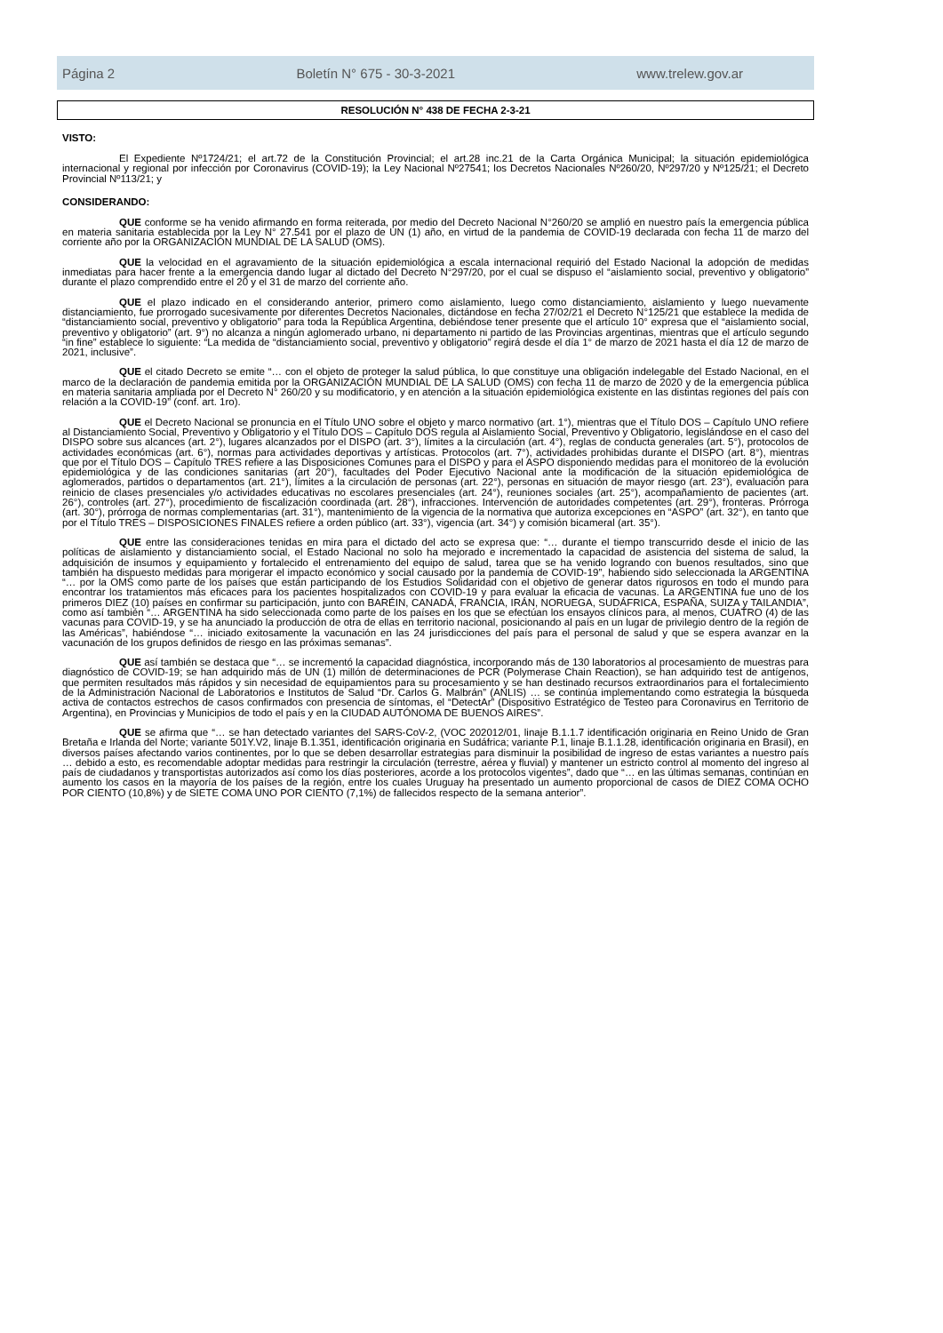Página 2 Boletín N° 675 - 30-3-2021 www.trelew.gov.ar
RESOLUCIÓN N° 438 DE FECHA 2-3-21
VISTO:
El Expediente Nº1724/21; el art.72 de la Constitución Provincial; el art.28 inc.21 de la Carta Orgánica Municipal; la situación epidemiológica internacional y regional por infección por Coronavirus (COVID-19); la Ley Nacional Nº27541; los Decretos Nacionales Nº260/20, Nº297/20 y Nº125/21; el Decreto Provincial Nº113/21; y
CONSIDERANDO:
QUE conforme se ha venido afirmando en forma reiterada, por medio del Decreto Nacional N°260/20 se amplió en nuestro país la emergencia pública en materia sanitaria establecida por la Ley N° 27.541 por el plazo de UN (1) año, en virtud de la pandemia de COVID-19 declarada con fecha 11 de marzo del corriente año por la ORGANIZACIÓN MUNDIAL DE LA SALUD (OMS).
QUE la velocidad en el agravamiento de la situación epidemiológica a escala internacional requirió del Estado Nacional la adopción de medidas inmediatas para hacer frente a la emergencia dando lugar al dictado del Decreto N°297/20, por el cual se dispuso el “aislamiento social, preventivo y obligatorio” durante el plazo comprendido entre el 20 y el 31 de marzo del corriente año.
QUE el plazo indicado en el considerando anterior, primero como aislamiento, luego como distanciamiento, aislamiento y luego nuevamente distanciamiento, fue prorrogado sucesivamente por diferentes Decretos Nacionales, dictándose en fecha 27/02/21 el Decreto N°125/21 que establece la medida de “distanciamiento social, preventivo y obligatorio” para toda la República Argentina, debiéndose tener presente que el artículo 10° expresa que el “aislamiento social, preventivo y obligatorio” (art. 9°) no alcanza a ningún aglomerado urbano, ni departamento ni partido de las Provincias argentinas, mientras que el artículo segundo “in fine” establece lo siguiente: “La medida de “distanciamiento social, preventivo y obligatorio” regirá desde el día 1° de marzo de 2021 hasta el día 12 de marzo de 2021, inclusive”.
QUE el citado Decreto se emite “… con el objeto de proteger la salud pública, lo que constituye una obligación indelegable del Estado Nacional, en el marco de la declaración de pandemia emitida por la ORGANIZACIÓN MUNDIAL DE LA SALUD (OMS) con fecha 11 de marzo de 2020 y de la emergencia pública en materia sanitaria ampliada por el Decreto N° 260/20 y su modificatorio, y en atención a la situación epidemiológica existente en las distintas regiones del país con relación a la COVID-19” (conf. art. 1ro).
QUE el Decreto Nacional se pronuncia en el Título UNO sobre el objeto y marco normativo (art. 1°), mientras que el Título DOS – Capítulo UNO refiere al Distanciamiento Social, Preventivo y Obligatorio y el Título DOS – Capítulo DOS regula al Aislamiento Social, Preventivo y Obligatorio, legislándose en el caso del DISPO sobre sus alcances (art. 2°), lugares alcanzados por el DISPO (art. 3°), límites a la circulación (art. 4°), reglas de conducta generales (art. 5°), protocolos de actividades económicas (art. 6°), normas para actividades deportivas y artísticas. Protocolos (art. 7°), actividades prohibidas durante el DISPO (art. 8°), mientras que por el Título DOS – Capítulo TRES refiere a las Disposiciones Comunes para el DISPO y para el ASPO disponiendo medidas para el monitoreo de la evolución epidemiológica y de las condiciones sanitarias (art 20°), facultades del Poder Ejecutivo Nacional ante la modificación de la situación epidemiológica de aglomerados, partidos o departamentos (art. 21°), límites a la circulación de personas (art. 22°), personas en situación de mayor riesgo (art. 23°), evaluación para reinicio de clases presenciales y/o actividades educativas no escolares presenciales (art. 24°), reuniones sociales (art. 25°), acompañamiento de pacientes (art. 26°), controles (art. 27°), procedimiento de fiscalización coordinada (art. 28°), infracciones. Intervención de autoridades competentes (art. 29°), fronteras. Prórroga (art. 30°), prórroga de normas complementarias (art. 31°), mantenimiento de la vigencia de la normativa que autoriza excepciones en “ASPO” (art. 32°), en tanto que por el Título TRES – DISPOSICIONES FINALES refiere a orden público (art. 33°), vigencia (art. 34°) y comisión bicameral (art. 35°).
QUE entre las consideraciones tenidas en mira para el dictado del acto se expresa que: “… durante el tiempo transcurrido desde el inicio de las políticas de aislamiento y distanciamiento social, el Estado Nacional no solo ha mejorado e incrementado la capacidad de asistencia del sistema de salud, la adquisición de insumos y equipamiento y fortalecido el entrenamiento del equipo de salud, tarea que se ha venido logrando con buenos resultados, sino que también ha dispuesto medidas para morigerar el impacto económico y social causado por la pandemia de COVID-19”, habiendo sido seleccionada la ARGENTINA “… por la OMS como parte de los países que están participando de los Estudios Solidaridad con el objetivo de generar datos rigurosos en todo el mundo para encontrar los tratamientos más eficaces para los pacientes hospitalizados con COVID-19 y para evaluar la eficacia de vacunas. La ARGENTINA fue uno de los primeros DIEZ (10) países en confirmar su participación, junto con BARÉIN, CANADÁ, FRANCIA, IRÁN, NORUEGA, SUDÁFRICA, ESPAÑA, SUIZA y TAILANDIA”, como así también “… ARGENTINA ha sido seleccionada como parte de los países en los que se efectúan los ensayos clínicos para, al menos, CUATRO (4) de las vacunas para COVID-19, y se ha anunciado la producción de otra de ellas en territorio nacional, posicionando al país en un lugar de privilegio dentro de la región de las Américas”, habiéndose “… iniciado exitosamente la vacunación en las 24 jurisdicciones del país para el personal de salud y que se espera avanzar en la vacunación de los grupos definidos de riesgo en las próximas semanas”.
QUE así también se destaca que “… se incrementó la capacidad diagnóstica, incorporando más de 130 laboratorios al procesamiento de muestras para diagnóstico de COVID-19; se han adquirido más de UN (1) millón de determinaciones de PCR (Polymerase Chain Reaction), se han adquirido test de antígenos, que permiten resultados más rápidos y sin necesidad de equipamientos para su procesamiento y se han destinado recursos extraordinarios para el fortalecimiento de la Administración Nacional de Laboratorios e Institutos de Salud “Dr. Carlos G. Malbrán” (ANLIS) … se continúa implementando como estrategia la búsqueda activa de contactos estrechos de casos confirmados con presencia de síntomas, el “DetectAr” (Dispositivo Estratégico de Testeo para Coronavirus en Territorio de Argentina), en Provincias y Municipios de todo el país y en la CIUDAD AUTÓNOMA DE BUENOS AIRES”.
QUE se afirma que “… se han detectado variantes del SARS-CoV-2, (VOC 202012/01, linaje B.1.1.7 identificación originaria en Reino Unido de Gran Bretaña e Irlanda del Norte; variante 501Y.V2, linaje B.1.351, identificación originaria en Sudáfrica; variante P.1, linaje B.1.1.28, identificación originaria en Brasil), en diversos países afectando varios continentes, por lo que se deben desarrollar estrategias para disminuir la posibilidad de ingreso de estas variantes a nuestro país … debido a esto, es recomendable adoptar medidas para restringir la circulación (terrestre, aérea y fluvial) y mantener un estricto control al momento del ingreso al país de ciudadanos y transportistas autorizados así como los días posteriores, acorde a los protocolos vigentes”, dado que “… en las últimas semanas, continúan en aumento los casos en la mayoría de los países de la región, entre los cuales Uruguay ha presentado un aumento proporcional de casos de DIEZ COMA OCHO POR CIENTO (10,8%) y de SIETE COMA UNO POR CIENTO (7,1%) de fallecidos respecto de la semana anterior”.